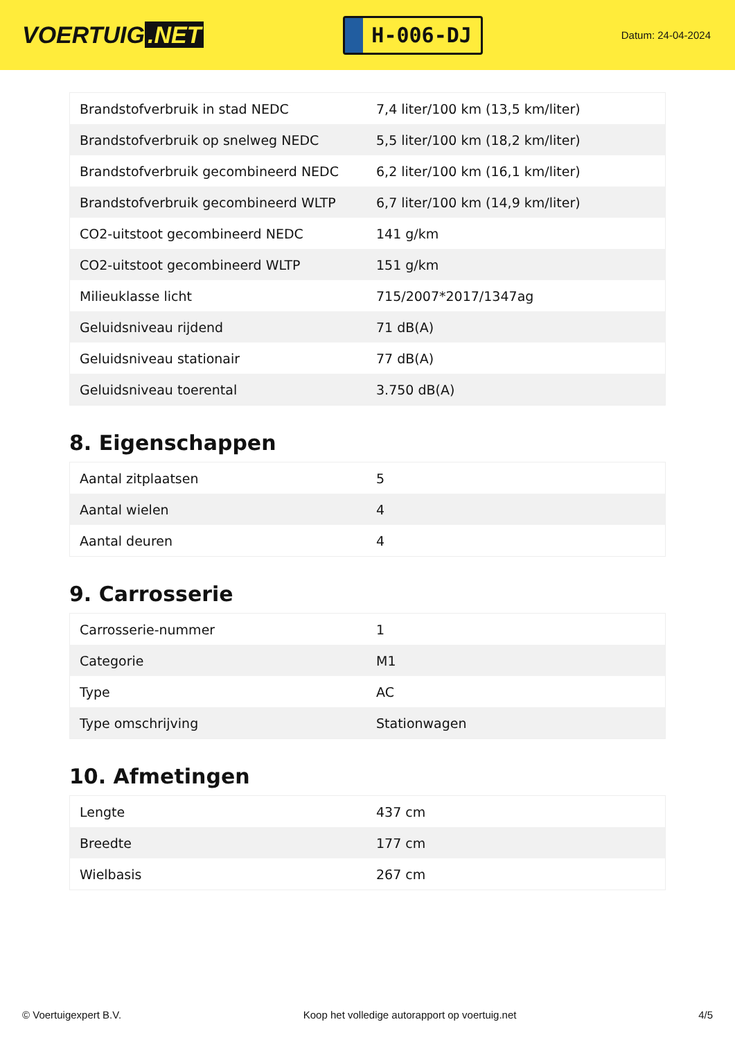VOERTUIG.NET
H-006-DJ
Datum: 24-04-2024
| Brandstofverbruik in stad NEDC | 7,4 liter/100 km (13,5 km/liter) |
| Brandstofverbruik op snelweg NEDC | 5,5 liter/100 km (18,2 km/liter) |
| Brandstofverbruik gecombineerd NEDC | 6,2 liter/100 km (16,1 km/liter) |
| Brandstofverbruik gecombineerd WLTP | 6,7 liter/100 km (14,9 km/liter) |
| CO2-uitstoot gecombineerd NEDC | 141 g/km |
| CO2-uitstoot gecombineerd WLTP | 151 g/km |
| Milieuklasse licht | 715/2007*2017/1347ag |
| Geluidsniveau rijdend | 71 dB(A) |
| Geluidsniveau stationair | 77 dB(A) |
| Geluidsniveau toerental | 3.750 dB(A) |
8. Eigenschappen
| Aantal zitplaatsen | 5 |
| Aantal wielen | 4 |
| Aantal deuren | 4 |
9. Carrosserie
| Carrosserie-nummer | 1 |
| Categorie | M1 |
| Type | AC |
| Type omschrijving | Stationwagen |
10. Afmetingen
| Lengte | 437 cm |
| Breedte | 177 cm |
| Wielbasis | 267 cm |
© Voertuigexpert B.V. Koop het volledige autorapport op voertuig.net 4/5